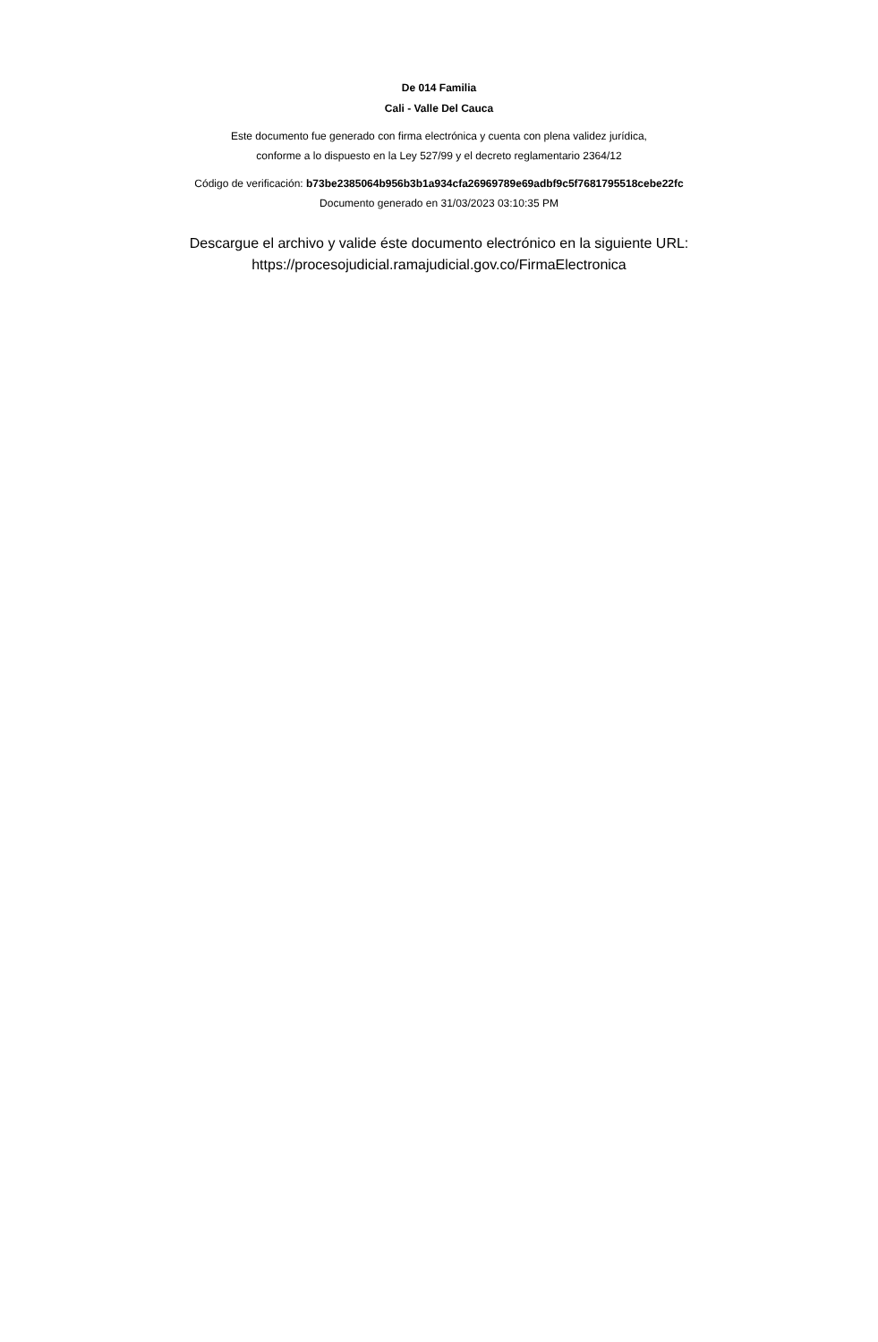De 014 Familia
Cali - Valle Del Cauca
Este documento fue generado con firma electrónica y cuenta con plena validez jurídica,
conforme a lo dispuesto en la Ley 527/99 y el decreto reglamentario 2364/12
Código de verificación: b73be2385064b956b3b1a934cfa26969789e69adbf9c5f7681795518cebe22fc
Documento generado en 31/03/2023 03:10:35 PM
Descargue el archivo y valide éste documento electrónico en la siguiente URL:
https://procesojudicial.ramajudicial.gov.co/FirmaElectronica